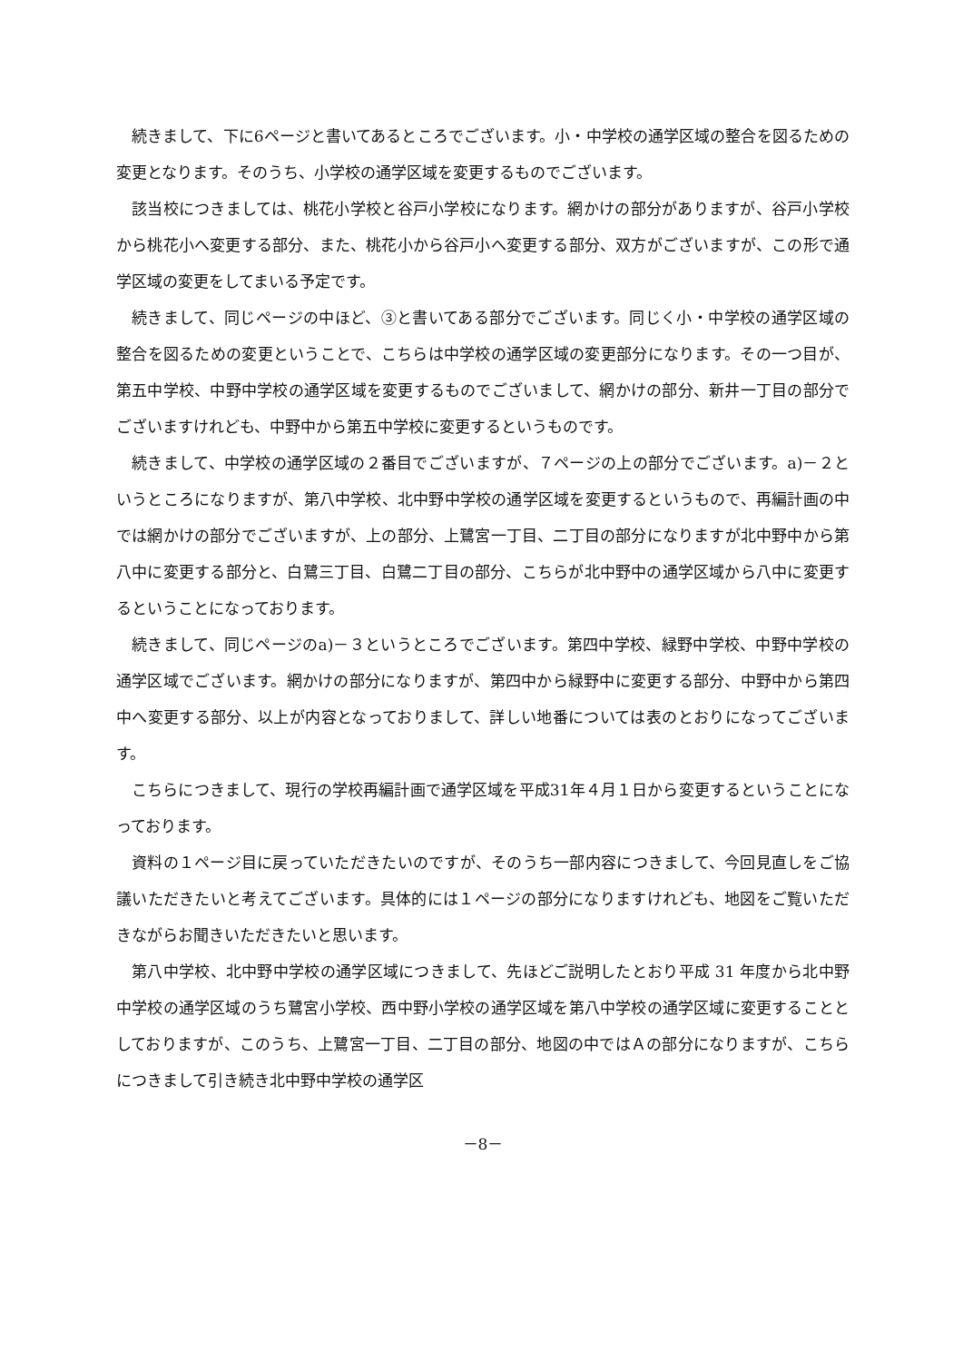続きまして、下に6ページと書いてあるところでございます。小・中学校の通学区域の整合を図るための変更となります。そのうち、小学校の通学区域を変更するものでございます。
該当校につきましては、桃花小学校と谷戸小学校になります。網かけの部分がありますが、谷戸小学校から桃花小へ変更する部分、また、桃花小から谷戸小へ変更する部分、双方がございますが、この形で通学区域の変更をしてまいる予定です。
続きまして、同じページの中ほど、③と書いてある部分でございます。同じく小・中学校の通学区域の整合を図るための変更ということで、こちらは中学校の通学区域の変更部分になります。その一つ目が、第五中学校、中野中学校の通学区域を変更するものでございまして、網かけの部分、新井一丁目の部分でございますけれども、中野中から第五中学校に変更するというものです。
続きまして、中学校の通学区域の２番目でございますが、７ページの上の部分でございます。a)－２というところになりますが、第八中学校、北中野中学校の通学区域を変更するというもので、再編計画の中では網かけの部分でございますが、上の部分、上鷺宮一丁目、二丁目の部分になりますが北中野中から第八中に変更する部分と、白鷺三丁目、白鷺二丁目の部分、こちらが北中野中の通学区域から八中に変更するということになっております。
続きまして、同じページのa)－３というところでございます。第四中学校、緑野中学校、中野中学校の通学区域でございます。網かけの部分になりますが、第四中から緑野中に変更する部分、中野中から第四中へ変更する部分、以上が内容となっておりまして、詳しい地番については表のとおりになってございます。
こちらにつきまして、現行の学校再編計画で通学区域を平成31年４月１日から変更するということになっております。
資料の１ページ目に戻っていただきたいのですが、そのうち一部内容につきまして、今回見直しをご協議いただきたいと考えてございます。具体的には１ページの部分になりますけれども、地図をご覧いただきながらお聞きいただきたいと思います。
第八中学校、北中野中学校の通学区域につきまして、先ほどご説明したとおり平成 31 年度から北中野中学校の通学区域のうち鷺宮小学校、西中野小学校の通学区域を第八中学校の通学区域に変更することとしておりますが、このうち、上鷺宮一丁目、二丁目の部分、地図の中ではＡの部分になりますが、こちらにつきまして引き続き北中野中学校の通学区
－8－